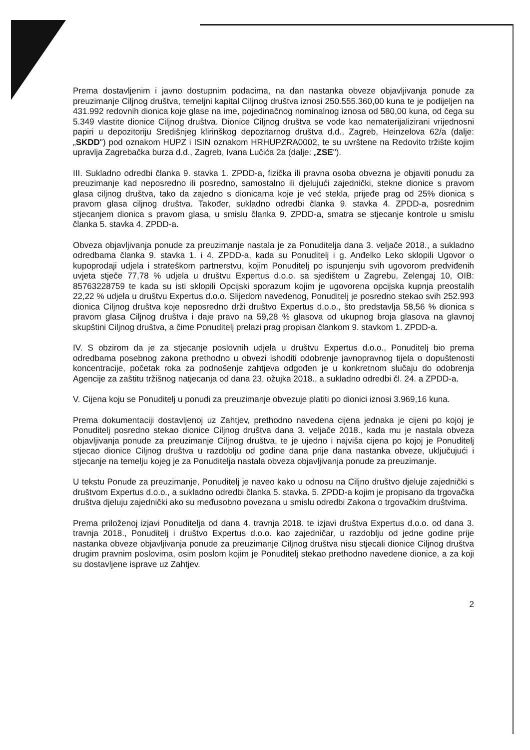Prema dostavljenim i javno dostupnim podacima, na dan nastanka obveze objavljivanja ponude za preuzimanje Ciljnog društva, temeljni kapital Ciljnog društva iznosi 250.555.360,00 kuna te je podijeljen na 431.992 redovnih dionica koje glase na ime, pojedinačnog nominalnog iznosa od 580,00 kuna, od čega su 5.349 vlastite dionice Ciljnog društva. Dionice Ciljnog društva se vode kao nematerijalizirani vrijednosni papiri u depozitoriju Središnjeg klirinškog depozitarnog društva d.d., Zagreb, Heinzelova 62/a (dalje: „SKDD") pod oznakom HUPZ i ISIN oznakom HRHUPZRA0002, te su uvrštene na Redovito tržište kojim upravlja Zagrebačka burza d.d., Zagreb, Ivana Lučića 2a (dalje: „ZSE").
III. Sukladno odredbi članka 9. stavka 1. ZPDD-a, fizička ili pravna osoba obvezna je objaviti ponudu za preuzimanje kad neposredno ili posredno, samostalno ili djelujući zajednički, stekne dionice s pravom glasa ciljnog društva, tako da zajedno s dionicama koje je već stekla, prijeđe prag od 25% dionica s pravom glasa ciljnog društva. Također, sukladno odredbi članka 9. stavka 4. ZPDD-a, posrednim stjecanjem dionica s pravom glasa, u smislu članka 9. ZPDD-a, smatra se stjecanje kontrole u smislu članka 5. stavka 4. ZPDD-a.
Obveza objavljivanja ponude za preuzimanje nastala je za Ponuditelja dana 3. veljače 2018., a sukladno odredbama članka 9. stavka 1. i 4. ZPDD-a, kada su Ponuditelj i g. Anđelko Leko sklopili Ugovor o kupoprodaji udjela i strateškom partnerstvu, kojim Ponuditelj po ispunjenju svih ugovorom predviđenih uvjeta stječe 77,78 % udjela u društvu Expertus d.o.o. sa sjedištem u Zagrebu, Zelengaj 10, OIB: 85763228759 te kada su isti sklopili Opcijski sporazum kojim je ugovorena opcijska kupnja preostalih 22,22 % udjela u društvu Expertus d.o.o. Slijedom navedenog, Ponuditelj je posredno stekao svih 252.993 dionica Ciljnog društva koje neposredno drži društvo Expertus d.o.o., što predstavlja 58,56 % dionica s pravom glasa Ciljnog društva i daje pravo na 59,28 % glasova od ukupnog broja glasova na glavnoj skupštini Ciljnog društva, a čime Ponuditelj prelazi prag propisan člankom 9. stavkom 1. ZPDD-a.
IV. S obzirom da je za stjecanje poslovnih udjela u društvu Expertus d.o.o., Ponuditelj bio prema odredbama posebnog zakona prethodno u obvezi ishoditi odobrenje javnopravnog tijela o dopuštenosti koncentracije, početak roka za podnošenje zahtjeva odgođen je u konkretnom slučaju do odobrenja Agencije za zaštitu tržišnog natjecanja od dana 23. ožujka 2018., a sukladno odredbi čl. 24. a ZPDD-a.
V. Cijena koju se Ponuditelj u ponudi za preuzimanje obvezuje platiti po dionici iznosi 3.969,16 kuna.
Prema dokumentaciji dostavljenoj uz Zahtjev, prethodno navedena cijena jednaka je cijeni po kojoj je Ponuditelj posredno stekao dionice Ciljnog društva dana 3. veljače 2018., kada mu je nastala obveza objavljivanja ponude za preuzimanje Ciljnog društva, te je ujedno i najviša cijena po kojoj je Ponuditelj stjecao dionice Ciljnog društva u razdoblju od godine dana prije dana nastanka obveze, uključujući i stjecanje na temelju kojeg je za Ponuditelja nastala obveza objavljivanja ponude za preuzimanje.
U tekstu Ponude za preuzimanje, Ponuditelj je naveo kako u odnosu na Ciljno društvo djeluje zajednički s društvom Expertus d.o.o., a sukladno odredbi članka 5. stavka. 5. ZPDD-a kojim je propisano da trgovačka društva djeluju zajednički ako su međusobno povezana u smislu odredbi Zakona o trgovačkim društvima.
Prema priloženoj izjavi Ponuditelja od dana 4. travnja 2018. te izjavi društva Expertus d.o.o. od dana 3. travnja 2018., Ponuditelj i društvo Expertus d.o.o. kao zajedničar, u razdoblju od jedne godine prije nastanka obveze objavljivanja ponude za preuzimanje Ciljnog društva nisu stjecali dionice Ciljnog društva drugim pravnim poslovima, osim poslom kojim je Ponuditelj stekao prethodno navedene dionice, a za koji su dostavljene isprave uz Zahtjev.
2